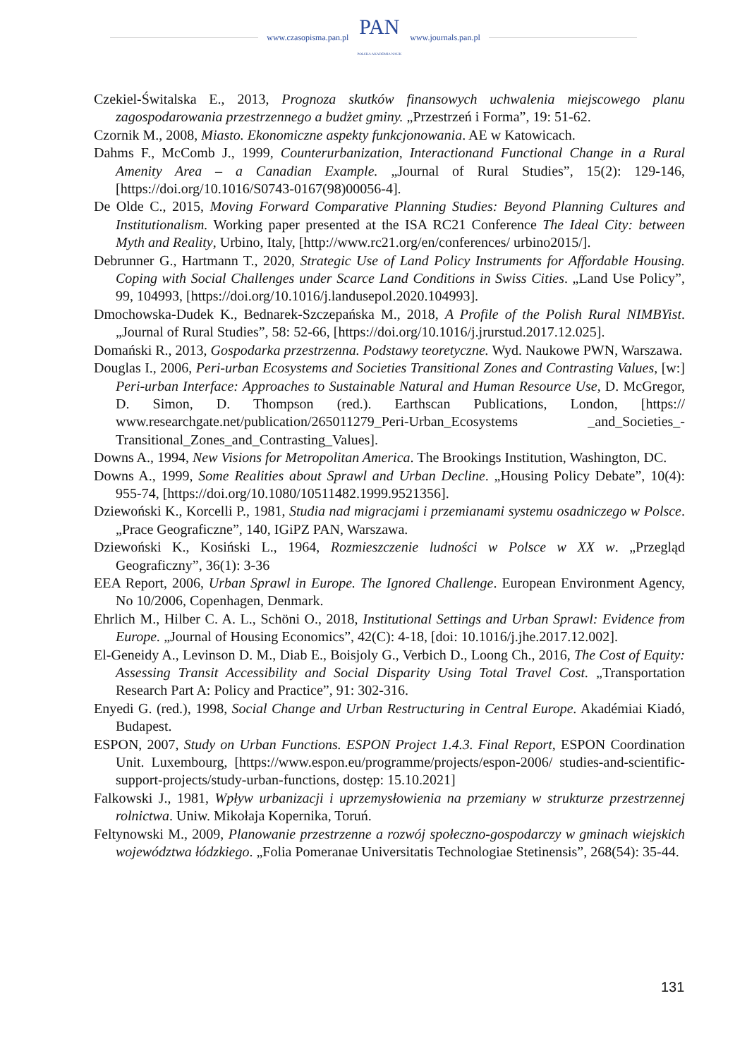www.czasopisma.pan.pl PAN
POLSKA AKADEMIA NAUK www.journals.pan.pl
Czekiel-Świtalska E., 2013, Prognoza skutków finansowych uchwalenia miejscowego planu zagospodarowania przestrzennego a budżet gminy. „Przestrzeń i Forma”, 19: 51-62.
Czornik M., 2008, Miasto. Ekonomiczne aspekty funkcjonowania. AE w Katowicach.
Dahms F., McComb J., 1999, Counterurbanization, Interactionand Functional Change in a Rural Amenity Area – a Canadian Example. „Journal of Rural Studies”, 15(2): 129-146, [https://doi.org/10.1016/S0743-0167(98)00056-4].
De Olde C., 2015, Moving Forward Comparative Planning Studies: Beyond Planning Cultures and Institutionalism. Working paper presented at the ISA RC21 Conference The Ideal City: between Myth and Reality, Urbino, Italy, [http://www.rc21.org/en/conferences/ urbino2015/].
Debrunner G., Hartmann T., 2020, Strategic Use of Land Policy Instruments for Affordable Housing. Coping with Social Challenges under Scarce Land Conditions in Swiss Cities. „Land Use Policy”, 99, 104993, [https://doi.org/10.1016/j.landusepol.2020.104993].
Dmochowska-Dudek K., Bednarek-Szczepańska M., 2018, A Profile of the Polish Rural NIMBYist. „Journal of Rural Studies”, 58: 52-66, [https://doi.org/10.1016/j.jrurstud.2017.12.025].
Domański R., 2013, Gospodarka przestrzenna. Podstawy teoretyczne. Wyd. Naukowe PWN, Warszawa.
Douglas I., 2006, Peri-urban Ecosystems and Societies Transitional Zones and Contrasting Values, [w:] Peri-urban Interface: Approaches to Sustainable Natural and Human Resource Use, D. McGregor, D. Simon, D. Thompson (red.). Earthscan Publications, London, [https:// www.researchgate.net/publication/265011279_Peri-Urban_Ecosystems _and_Societies_-Transitional_Zones_and_Contrasting_Values].
Downs A., 1994, New Visions for Metropolitan America. The Brookings Institution, Washington, DC.
Downs A., 1999, Some Realities about Sprawl and Urban Decline. „Housing Policy Debate”, 10(4): 955-74, [https://doi.org/10.1080/10511482.1999.9521356].
Dziewoński K., Korcelli P., 1981, Studia nad migracjami i przemianami systemu osadniczego w Polsce. „Prace Geograficzne”, 140, IGiPZ PAN, Warszawa.
Dziewoński K., Kosiński L., 1964, Rozmieszczenie ludności w Polsce w XX w. „Przegląd Geograficzny”, 36(1): 3-36
EEA Report, 2006, Urban Sprawl in Europe. The Ignored Challenge. European Environment Agency, No 10/2006, Copenhagen, Denmark.
Ehrlich M., Hilber C. A. L., Schöni O., 2018, Institutional Settings and Urban Sprawl: Evidence from Europe. „Journal of Housing Economics”, 42(C): 4-18, [doi: 10.1016/j.jhe.2017.12.002].
El-Geneidy A., Levinson D. M., Diab E., Boisjoly G., Verbich D., Loong Ch., 2016, The Cost of Equity: Assessing Transit Accessibility and Social Disparity Using Total Travel Cost. „Transportation Research Part A: Policy and Practice”, 91: 302-316.
Enyedi G. (red.), 1998, Social Change and Urban Restructuring in Central Europe. Akadémiai Kiadó, Budapest.
ESPON, 2007, Study on Urban Functions. ESPON Project 1.4.3. Final Report, ESPON Coordination Unit. Luxembourg, [https://www.espon.eu/programme/projects/espon-2006/ studies-and-scientific-support-projects/study-urban-functions, dostęp: 15.10.2021]
Falkowski J., 1981, Wpływ urbanizacji i uprzemysłowienia na przemiany w strukturze przestrzennej rolnictwa. Uniw. Mikołaja Kopernika, Toruń.
Feltynowski M., 2009, Planowanie przestrzenne a rozwój społeczno-gospodarczy w gminach wiejskich województwa łódzkiego. „Folia Pomeranae Universitatis Technologiae Stetinensis”, 268(54): 35-44.
131